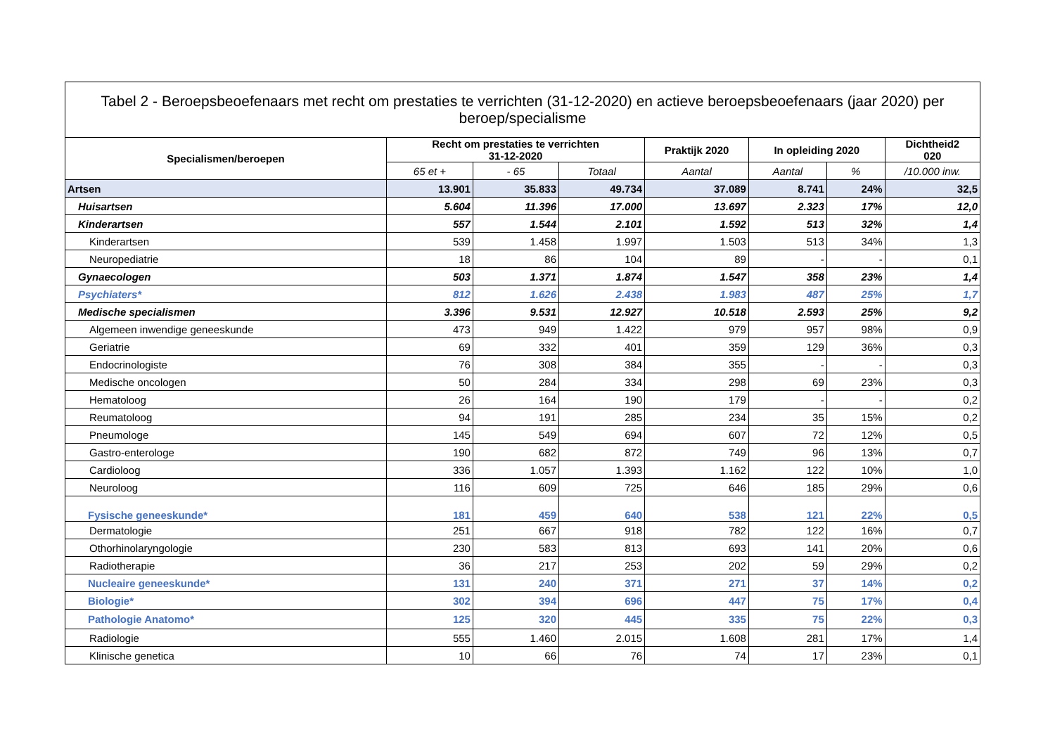| Tabel 2 - Beroepsbeoefenaars met recht om prestaties te verrichten (31-12-2020) en actieve beroepsbeoefenaars (jaar 2020) per beroep/specialisme | | | | | | | |
| --- | --- | --- | --- | --- | --- | --- | --- |
| Specialismen/beroepen | Recht om prestaties te verrichten 31-12-2020 | | | Praktijk 2020 | In opleiding 2020 | | Dichtheid2 020 |
| | 65 et + | - 65 | Totaal | Aantal | Aantal | % | /10.000 inw. |
| Artsen | 13.901 | 35.833 | 49.734 | 37.089 | 8.741 | 24% | 32,5 |
| Huisartsen | 5.604 | 11.396 | 17.000 | 13.697 | 2.323 | 17% | 12,0 |
| Kinderartsen | 557 | 1.544 | 2.101 | 1.592 | 513 | 32% | 1,4 |
| Kinderartsen | 539 | 1.458 | 1.997 | 1.503 | 513 | 34% | 1,3 |
| Neuropediatrie | 18 | 86 | 104 | 89 | - | - | 0,1 |
| Gynaecologen | 503 | 1.371 | 1.874 | 1.547 | 358 | 23% | 1,4 |
| Psychiaters* | 812 | 1.626 | 2.438 | 1.983 | 487 | 25% | 1,7 |
| Medische specialismen | 3.396 | 9.531 | 12.927 | 10.518 | 2.593 | 25% | 9,2 |
| Algemeen inwendige geneeskunde | 473 | 949 | 1.422 | 979 | 957 | 98% | 0,9 |
| Geriatrie | 69 | 332 | 401 | 359 | 129 | 36% | 0,3 |
| Endocrinologiste | 76 | 308 | 384 | 355 | - | - | 0,3 |
| Medische oncologen | 50 | 284 | 334 | 298 | 69 | 23% | 0,3 |
| Hematoloog | 26 | 164 | 190 | 179 | - | - | 0,2 |
| Reumatoloog | 94 | 191 | 285 | 234 | 35 | 15% | 0,2 |
| Pneumologe | 145 | 549 | 694 | 607 | 72 | 12% | 0,5 |
| Gastro-enterologe | 190 | 682 | 872 | 749 | 96 | 13% | 0,7 |
| Cardioloog | 336 | 1.057 | 1.393 | 1.162 | 122 | 10% | 1,0 |
| Neuroloog | 116 | 609 | 725 | 646 | 185 | 29% | 0,6 |
| Fysische geneeskunde* | 181 | 459 | 640 | 538 | 121 | 22% | 0,5 |
| Dermatologie | 251 | 667 | 918 | 782 | 122 | 16% | 0,7 |
| Othorhinolaryngologie | 230 | 583 | 813 | 693 | 141 | 20% | 0,6 |
| Radiotherapie | 36 | 217 | 253 | 202 | 59 | 29% | 0,2 |
| Nucleaire geneeskunde* | 131 | 240 | 371 | 271 | 37 | 14% | 0,2 |
| Biologie* | 302 | 394 | 696 | 447 | 75 | 17% | 0,4 |
| Pathologie Anatomo* | 125 | 320 | 445 | 335 | 75 | 22% | 0,3 |
| Radiologie | 555 | 1.460 | 2.015 | 1.608 | 281 | 17% | 1,4 |
| Klinische genetica | 10 | 66 | 76 | 74 | 17 | 23% | 0,1 |